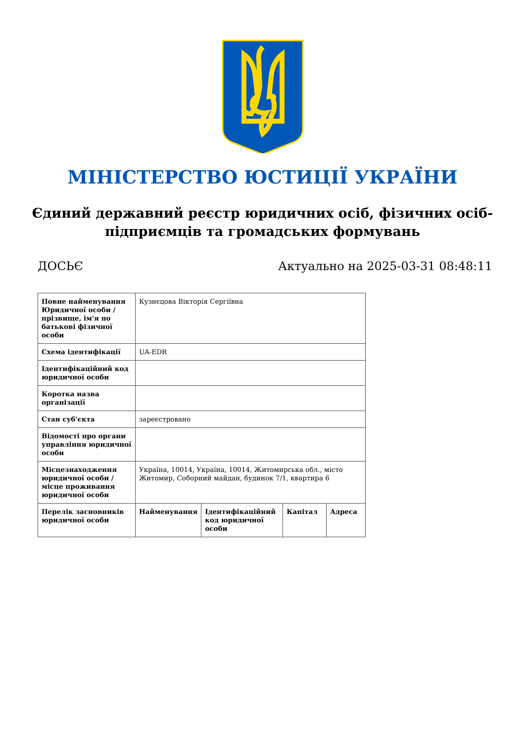МІНІСТЕРСТВО ЮСТИЦІЇ УКРАЇНИ
Єдиний державний реєстр юридичних осіб, фізичних осіб-підприємців та громадських формувань
ДОСЬЄ Актуально на 2025-03-31 08:48:11
| Повне найменування Юридичної особи / прізвище, ім'я по батькові фізичної особи | Кузнєцова Вікторія Сергіївна | | | |
| Схема ідентифікації | UA-EDR | | | |
| Ідентифікаційний код юридичної особи | | | | |
| Коротка назва організації | | | | |
| Стан суб'єкта | зареєстровано | | | |
| Відомості про органи управління юридичної особи | | | | |
| Місцезнаходження юридичної особи / місце проживання юридичної особи | Україна, 10014, Україна, 10014, Житомирська обл., місто Житомир, Соборний майдан, будинок 7/1, квартира 6 | | | |
| Перелік засновників юридичної особи | Найменування | Ідентифікаційний код юридичної особи | Капітал | Адреса |